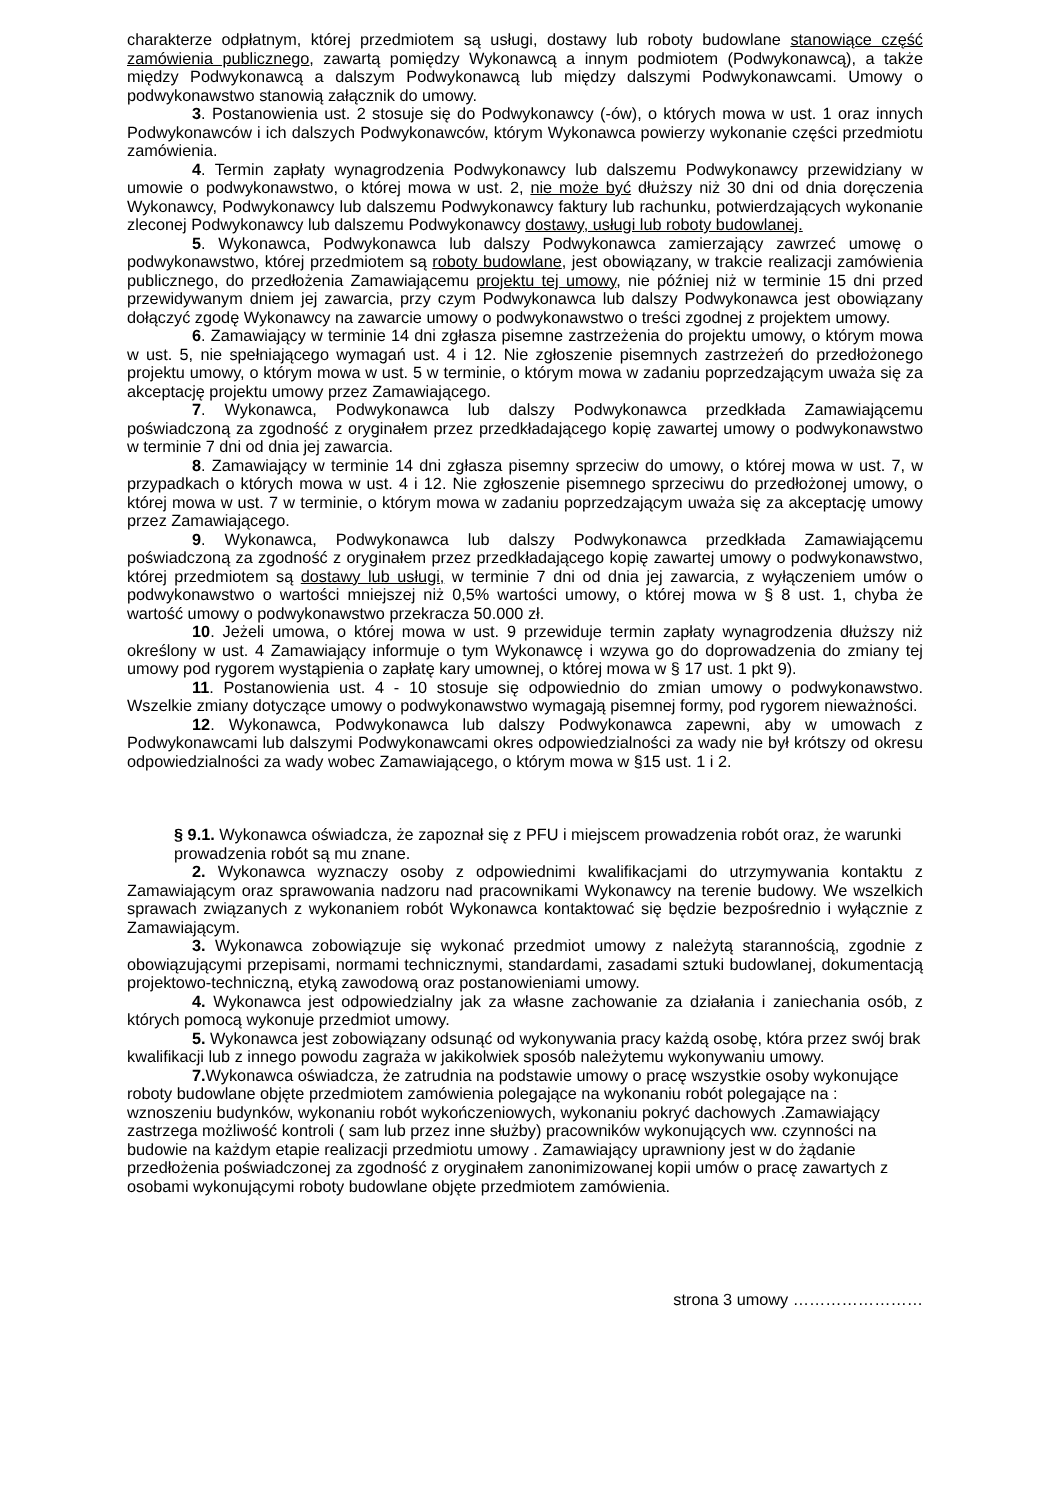charakterze odpłatnym, której przedmiotem są usługi, dostawy lub roboty budowlane stanowiące część zamówienia publicznego, zawartą pomiędzy Wykonawcą a innym podmiotem (Podwykonawcą), a także między Podwykonawcą a dalszym Podwykonawcą lub między dalszymi Podwykonawcami. Umowy o podwykonawstwo stanowią załącznik do umowy.
3. Postanowienia ust. 2 stosuje się do Podwykonawcy (-ów), o których mowa w ust. 1 oraz innych Podwykonawców i ich dalszych Podwykonawców, którym Wykonawca powierzy wykonanie części przedmiotu zamówienia.
4. Termin zapłaty wynagrodzenia Podwykonawcy lub dalszemu Podwykonawcy przewidziany w umowie o podwykonawstwo, o której mowa w ust. 2, nie może być dłuższy niż 30 dni od dnia doręczenia Wykonawcy, Podwykonawcy lub dalszemu Podwykonawcy faktury lub rachunku, potwierdzających wykonanie zleconej Podwykonawcy lub dalszemu Podwykonawcy dostawy, usługi lub roboty budowlanej.
5. Wykonawca, Podwykonawca lub dalszy Podwykonawca zamierzający zawrzeć umowę o podwykonawstwo, której przedmiotem są roboty budowlane, jest obowiązany, w trakcie realizacji zamówienia publicznego, do przedłożenia Zamawiającemu projektu tej umowy, nie później niż w terminie 15 dni przed przewidywanym dniem jej zawarcia, przy czym Podwykonawca lub dalszy Podwykonawca jest obowiązany dołączyć zgodę Wykonawcy na zawarcie umowy o podwykonawstwo o treści zgodnej z projektem umowy.
6. Zamawiający w terminie 14 dni zgłasza pisemne zastrzeżenia do projektu umowy, o którym mowa w ust. 5, nie spełniającego wymagań ust. 4 i 12. Nie zgłoszenie pisemnych zastrzeżeń do przedłożonego projektu umowy, o którym mowa w ust. 5 w terminie, o którym mowa w zadaniu poprzedzającym uważa się za akceptację projektu umowy przez Zamawiającego.
7. Wykonawca, Podwykonawca lub dalszy Podwykonawca przedkłada Zamawiającemu poświadczoną za zgodność z oryginałem przez przedkładającego kopię zawartej umowy o podwykonawstwo w terminie 7 dni od dnia jej zawarcia.
8. Zamawiający w terminie 14 dni zgłasza pisemny sprzeciw do umowy, o której mowa w ust. 7, w przypadkach o których mowa w ust. 4 i 12. Nie zgłoszenie pisemnego sprzeciwu do przedłożonej umowy, o której mowa w ust. 7 w terminie, o którym mowa w zadaniu poprzedzającym uważa się za akceptację umowy przez Zamawiającego.
9. Wykonawca, Podwykonawca lub dalszy Podwykonawca przedkłada Zamawiającemu poświadczoną za zgodność z oryginałem przez przedkładającego kopię zawartej umowy o podwykonawstwo, której przedmiotem są dostawy lub usługi, w terminie 7 dni od dnia jej zawarcia, z wyłączeniem umów o podwykonawstwo o wartości mniejszej niż 0,5% wartości umowy, o której mowa w § 8 ust. 1, chyba że wartość umowy o podwykonawstwo przekracza 50.000 zł.
10. Jeżeli umowa, o której mowa w ust. 9 przewiduje termin zapłaty wynagrodzenia dłuższy niż określony w ust. 4 Zamawiający informuje o tym Wykonawcę i wzywa go do doprowadzenia do zmiany tej umowy pod rygorem wystąpienia o zapłatę kary umownej, o której mowa w § 17 ust. 1 pkt 9).
11. Postanowienia ust. 4 - 10 stosuje się odpowiednio do zmian umowy o podwykonawstwo. Wszelkie zmiany dotyczące umowy o podwykonawstwo wymagają pisemnej formy, pod rygorem nieważności.
12. Wykonawca, Podwykonawca lub dalszy Podwykonawca zapewni, aby w umowach z Podwykonawcami lub dalszymi Podwykonawcami okres odpowiedzialności za wady nie był krótszy od okresu odpowiedzialności za wady wobec Zamawiającego, o którym mowa w §15 ust. 1 i 2.
§ 9.1. Wykonawca oświadcza, że zapoznał się z PFU i miejscem prowadzenia robót oraz, że warunki prowadzenia robót są mu znane.
2. Wykonawca wyznaczy osoby z odpowiednimi kwalifikacjami do utrzymywania kontaktu z Zamawiającym oraz sprawowania nadzoru nad pracownikami Wykonawcy na terenie budowy. We wszelkich sprawach związanych z wykonaniem robót Wykonawca kontaktować się będzie bezpośrednio i wyłącznie z Zamawiającym.
3. Wykonawca zobowiązuje się wykonać przedmiot umowy z należytą starannością, zgodnie z obowiązującymi przepisami, normami technicznymi, standardami, zasadami sztuki budowlanej, dokumentacją projektowo-techniczną, etyką zawodową oraz postanowieniami umowy.
4. Wykonawca jest odpowiedzialny jak za własne zachowanie za działania i zaniechania osób, z których pomocą wykonuje przedmiot umowy.
5. Wykonawca jest zobowiązany odsunąć od wykonywania pracy każdą osobę, która przez swój brak kwalifikacji lub z innego powodu zagraża w jakikolwiek sposób należytemu wykonywaniu umowy.
7. Wykonawca oświadcza, że zatrudnia na podstawie umowy o pracę wszystkie osoby wykonujące roboty budowlane objęte przedmiotem zamówienia polegające na wykonaniu robót polegające na : wznoszeniu budynków, wykonaniu robót wykończeniowych, wykonaniu pokryć dachowych .Zamawiający zastrzega możliwość kontroli ( sam lub przez inne służby) pracowników wykonujących ww. czynności na budowie na każdym etapie realizacji przedmiotu umowy . Zamawiający uprawniony jest w do żądanie przedłożenia poświadczonej za zgodność z oryginałem zanonimizowanej kopii umów o pracę zawartych z osobami wykonującymi roboty budowlane objęte przedmiotem zamówienia.
strona 3 umowy ……………………